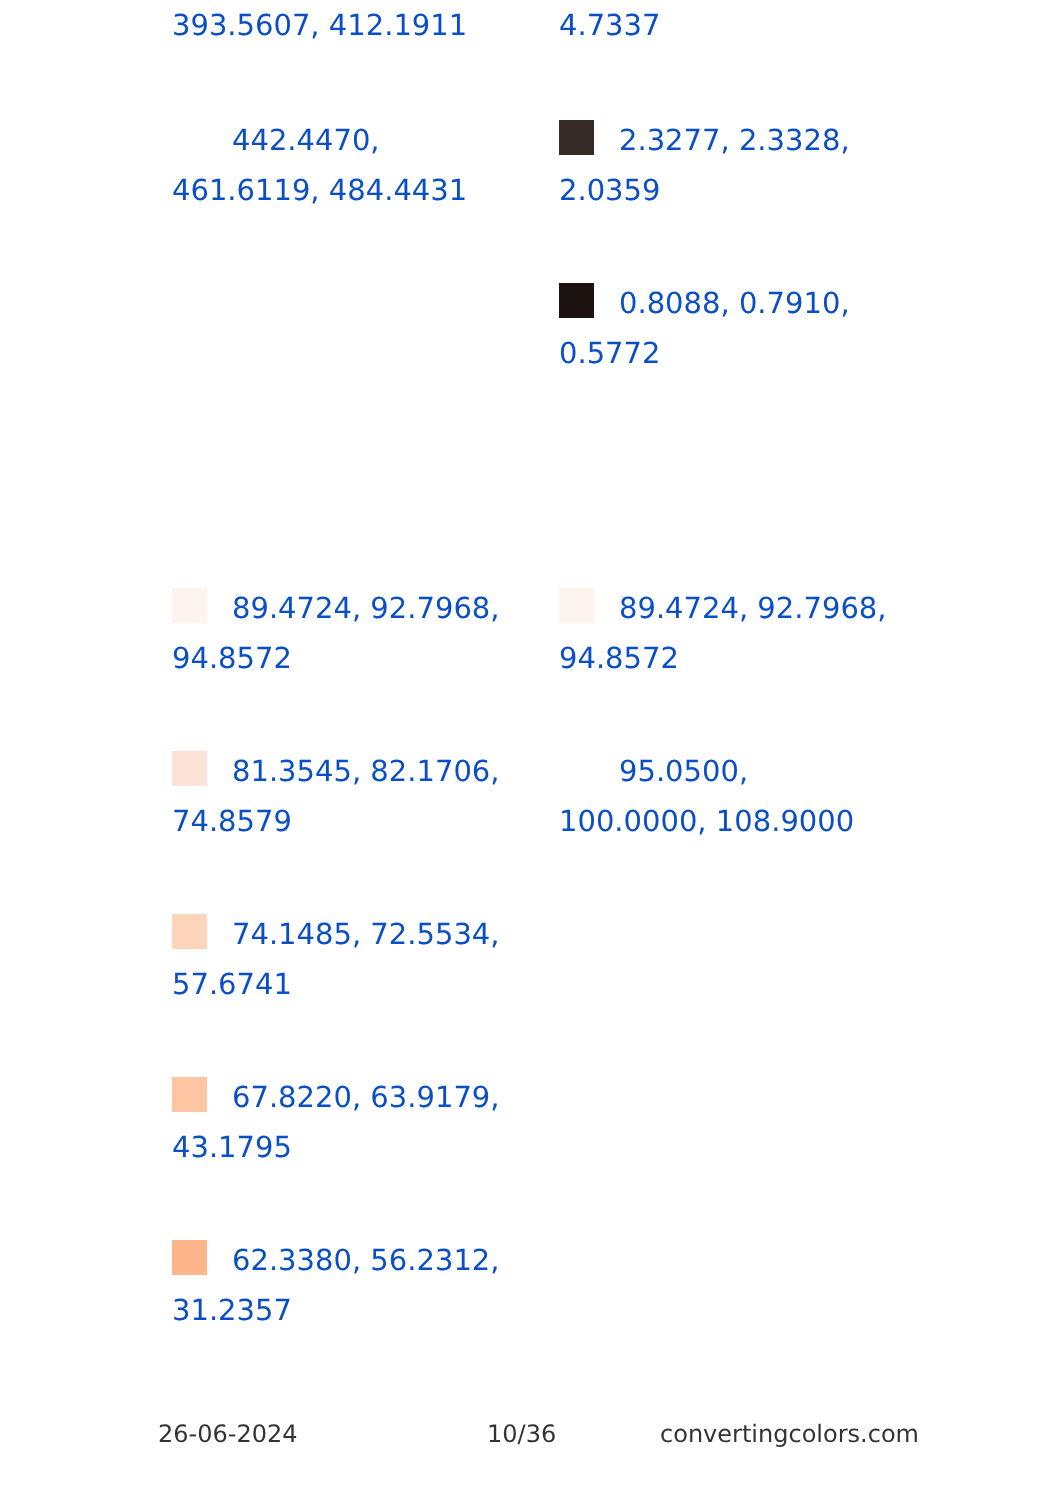393.5607, 412.1911 4.7337
442.4470, 461.6119, 484.4431
2.3277, 2.3328, 2.0359
0.8088, 0.7910, 0.5772
89.4724, 92.7968, 94.8572
89.4724, 92.7968, 94.8572
81.3545, 82.1706, 74.8579
95.0500, 100.0000, 108.9000
74.1485, 72.5534, 57.6741
67.8220, 63.9179, 43.1795
62.3380, 56.2312, 31.2357
26-06-2024 10/36 convertingcolors.com